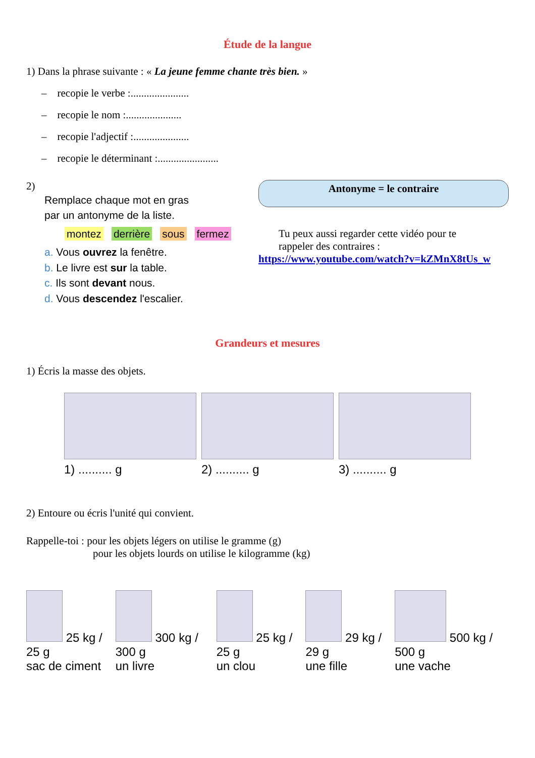Étude de la langue
1) Dans la phrase suivante : « La jeune femme chante très bien. »
– recopie le verbe :......................
– recopie le nom :.....................
– recopie l'adjectif :.....................
– recopie le déterminant :.......................
2)
Remplace chaque mot en gras
par un antonyme de la liste.
montez derrière sous fermez
a. Vous ouvrez la fenêtre.
b. Le livre est sur la table.
c. Ils sont devant nous.
d. Vous descendez l'escalier.
Antonyme = le contraire
Tu peux aussi regarder cette vidéo pour te
rappeler des contraires :
https://www.youtube.com/watch?v=kZMnX8tUs_w
Grandeurs et mesures
1) Écris la masse des objets.
1) .......... g 2) .......... g 3) .......... g
2) Entoure ou écris l'unité qui convient.
Rappelle-toi : pour les objets légers on utilise le gramme (g)
pour les objets lourds on utilise le kilogramme (kg)
25 kg / 25 g
sac de ciment
300 kg / 300 g
un livre
25 kg / 25 g
un clou
29 kg / 29 g
une fille
500 kg / 500 g
une vache